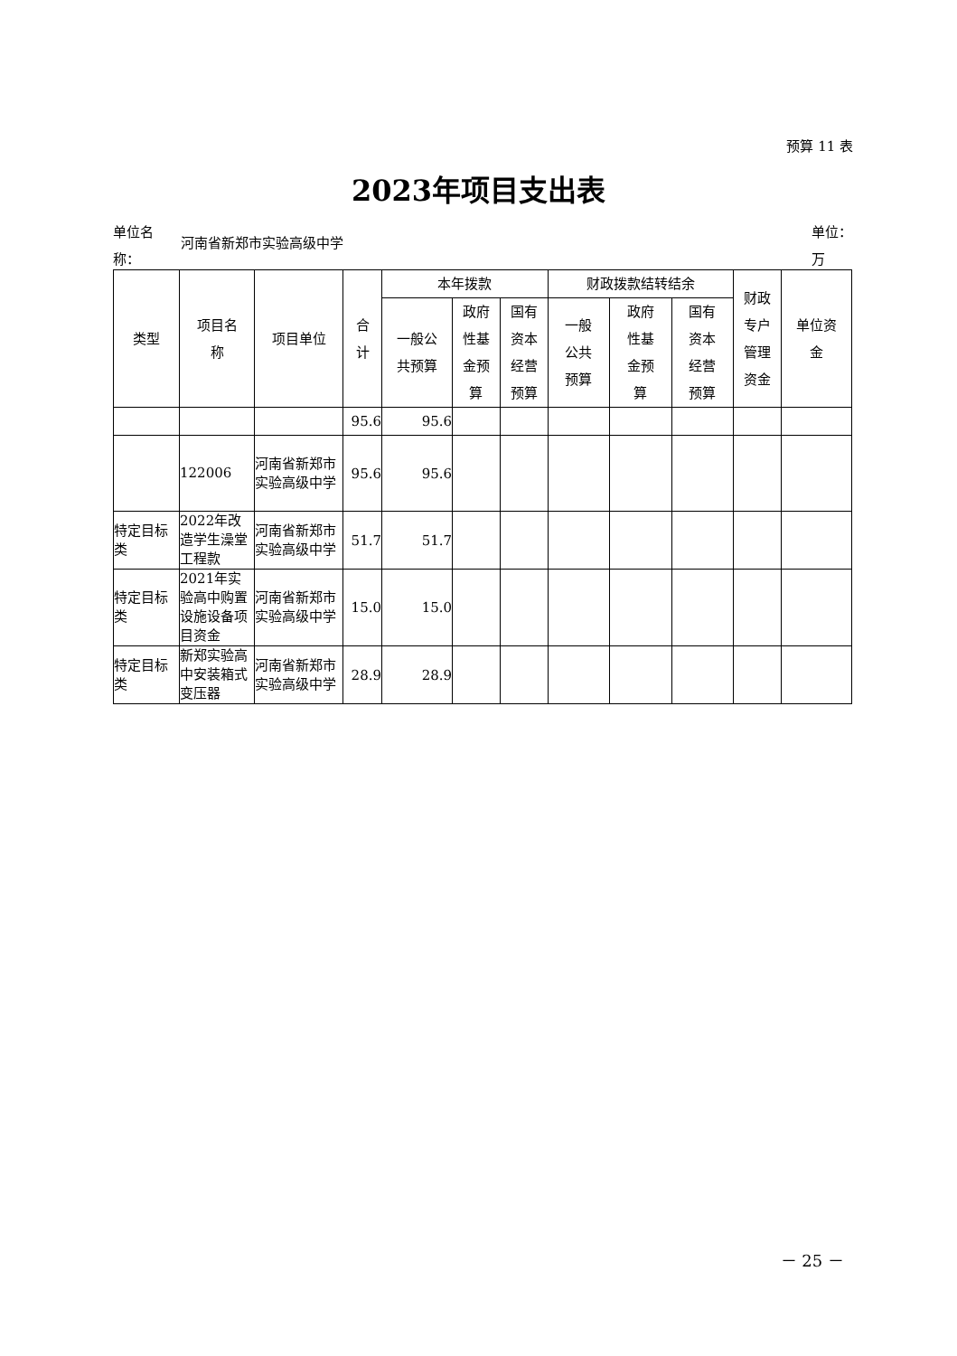预算 11 表
2023年项目支出表
单位名
称：
河南省新郑市实验高级中学
单位：
万
| 类型 | 项目名 称 | 项目单位 | 合 计 | 本年拨款 | | | 财政拨款结转结余 | | | 财政 专户 管理 资金 | 单位资 金 |
| --- | --- | --- | --- | --- | --- | --- | --- | --- | --- | --- | --- |
| | | | | 一般公 共预算 | 政府 性基 金预 算 | 国有 资本 经营 预算 | 一般 公共 预算 | 政府 性基 金预 算 | 国有 资本 经营 预算 | | |
| | | | 95.6 | 95.6 | | | | | | | |
| | 122006 | 河南省新郑市实验高级中学 | 95.6 | 95.6 | | | | | | | |
| 特定目标类 | 2022年改造学生澡堂工程款 | 河南省新郑市实验高级中学 | 51.7 | 51.7 | | | | | | | |
| 特定目标类 | 2021年实验高中购置设施设备项目资金 | 河南省新郑市实验高级中学 | 15.0 | 15.0 | | | | | | | |
| 特定目标类 | 新郑实验高中安装箱式变压器 | 河南省新郑市实验高级中学 | 28.9 | 28.9 | | | | | | | |
－ 25 －